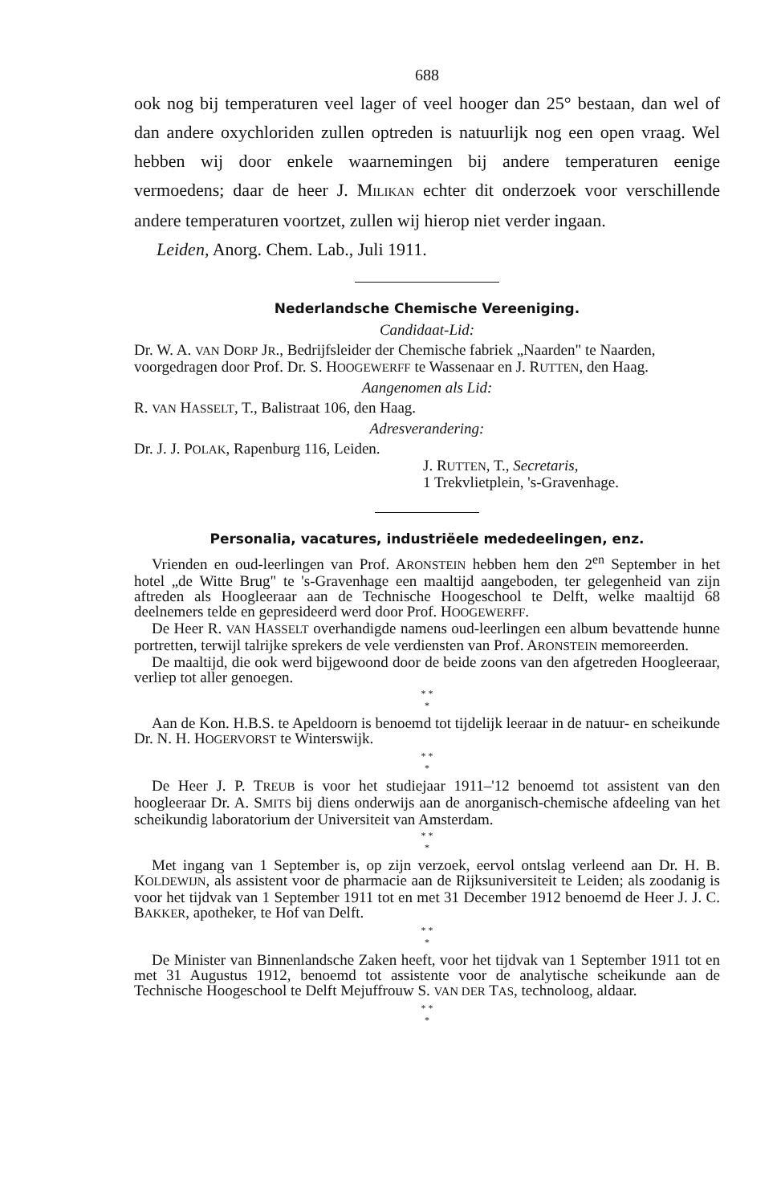688
ook nog bij temperaturen veel lager of veel hooger dan 25° bestaan, dan wel of dan andere oxychloriden zullen optreden is natuurlijk nog een open vraag. Wel hebben wij door enkele waarnemingen bij andere temperaturen eenige vermoedens; daar de heer J. MILIKAN echter dit onderzoek voor verschillende andere temperaturen voortzet, zullen wij hierop niet verder ingaan.
Leiden, Anorg. Chem. Lab., Juli 1911.
Nederlandsche Chemische Vereeniging.
Candidaat-Lid:
Dr. W. A. VAN DORP JR., Bedrijfsleider der Chemische fabriek „Naarden" te Naarden,
voorgedragen door Prof. Dr. S. HOOGEWERFF te Wassenaar en J. RUTTEN, den Haag.
Aangenomen als Lid:
R. VAN HASSELT, T., Balistraat 106, den Haag.
Adresverandering:
Dr. J. J. POLAK, Rapenburg 116, Leiden.
J. RUTTEN, T., Secretaris,
1 Trekvlietplein, 's-Gravenhage.
Personalia, vacatures, industriëele mededeelingen, enz.
Vrienden en oud-leerlingen van Prof. ARONSTEIN hebben hem den 2<sup>en</sup> September in het hotel „de Witte Brug" te 's-Gravenhage een maaltijd aangeboden, ter gelegenheid van zijn aftreden als Hoogleeraar aan de Technische Hoogeschool te Delft, welke maaltijd 68 deelnemers telde en gepresideerd werd door Prof. HOOGEWERFF.
De Heer R. VAN HASSELT overhandigde namens oud-leerlingen een album bevattende hunne portretten, terwijl talrijke sprekers de vele verdiensten van Prof. ARONSTEIN memoreerden.
De maaltijd, die ook werd bijgewoond door de beide zoons van den afgetreden Hoogleeraar, verliep tot aller genoegen.
* *
*
Aan de Kon. H.B.S. te Apeldoorn is benoemd tot tijdelijk leeraar in de natuur- en scheikunde Dr. N. H. HOGERVORST te Winterswijk.
* *
*
De Heer J. P. TREUB is voor het studiejaar 1911–'12 benoemd tot assistent van den hoogleeraar Dr. A. SMITS bij diens onderwijs aan de anorganisch-chemische afdeeling van het scheikundig laboratorium der Universiteit van Amsterdam.
* *
*
Met ingang van 1 September is, op zijn verzoek, eervol ontslag verleend aan Dr. H. B. KOLDEWIJN, als assistent voor de pharmacie aan de Rijksuniversiteit te Leiden; als zoodanig is voor het tijdvak van 1 September 1911 tot en met 31 December 1912 benoemd de Heer J. J. C. BAKKER, apotheker, te Hof van Delft.
* *
*
De Minister van Binnenlandsche Zaken heeft, voor het tijdvak van 1 September 1911 tot en met 31 Augustus 1912, benoemd tot assistente voor de analytische scheikunde aan de Technische Hoogeschool te Delft Mejuffrouw S. VAN DER TAS, technoloog, aldaar.
* *
*